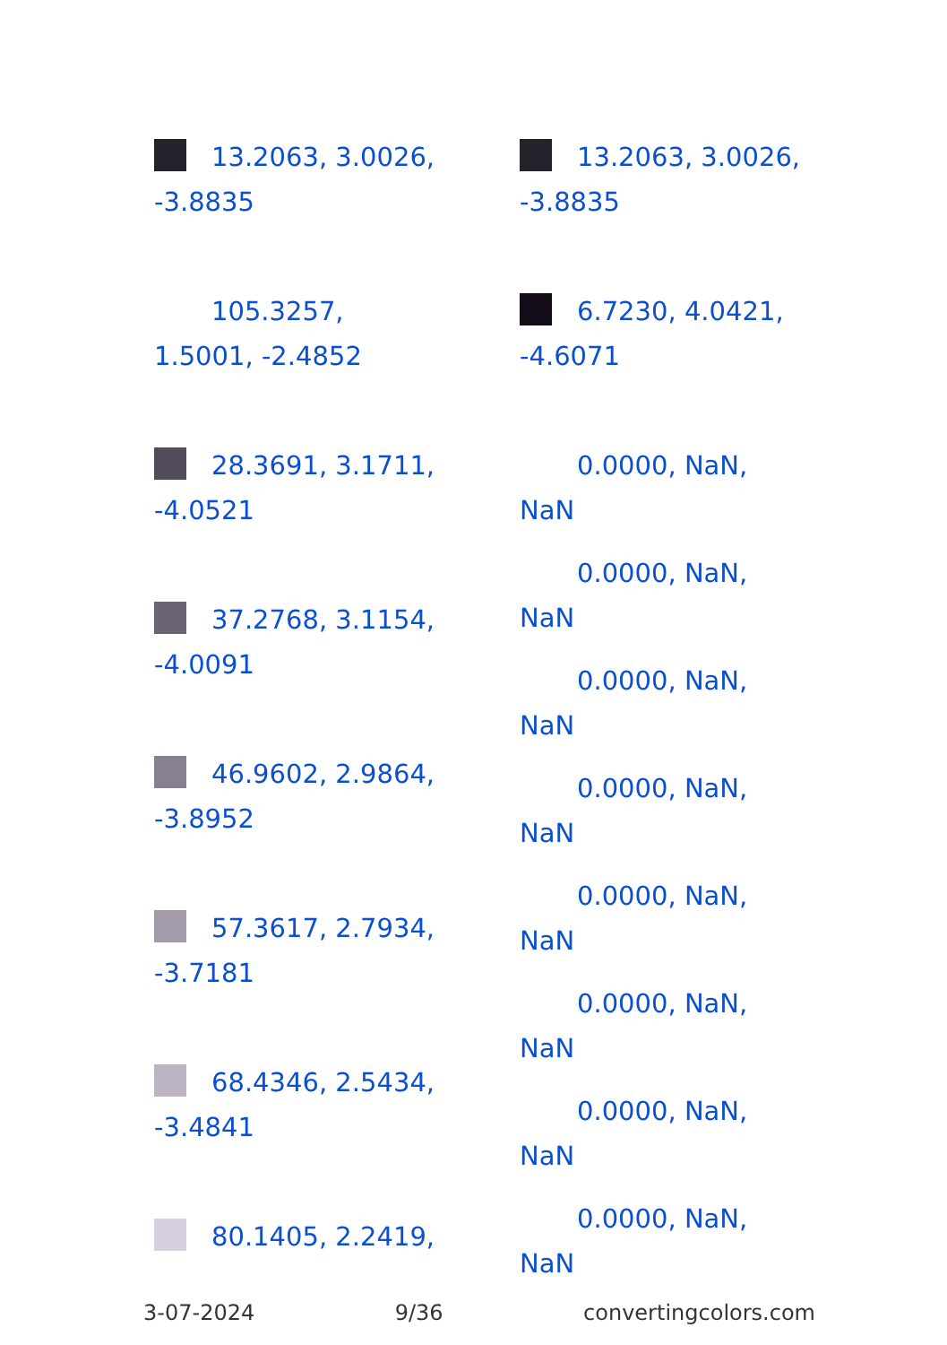13.2063, 3.0026, -3.8835
105.3257, 1.5001, -2.4852
28.3691, 3.1711, -4.0521
37.2768, 3.1154, -4.0091
46.9602, 2.9864, -3.8952
57.3617, 2.7934, -3.7181
68.4346, 2.5434, -3.4841
80.1405, 2.2419,
13.2063, 3.0026, -3.8835
6.7230, 4.0421, -4.6071
0.0000, NaN, NaN
0.0000, NaN, NaN
0.0000, NaN, NaN
0.0000, NaN, NaN
0.0000, NaN, NaN
0.0000, NaN, NaN
0.0000, NaN, NaN
0.0000, NaN, NaN
3-07-2024 9/36 convertingcolors.com